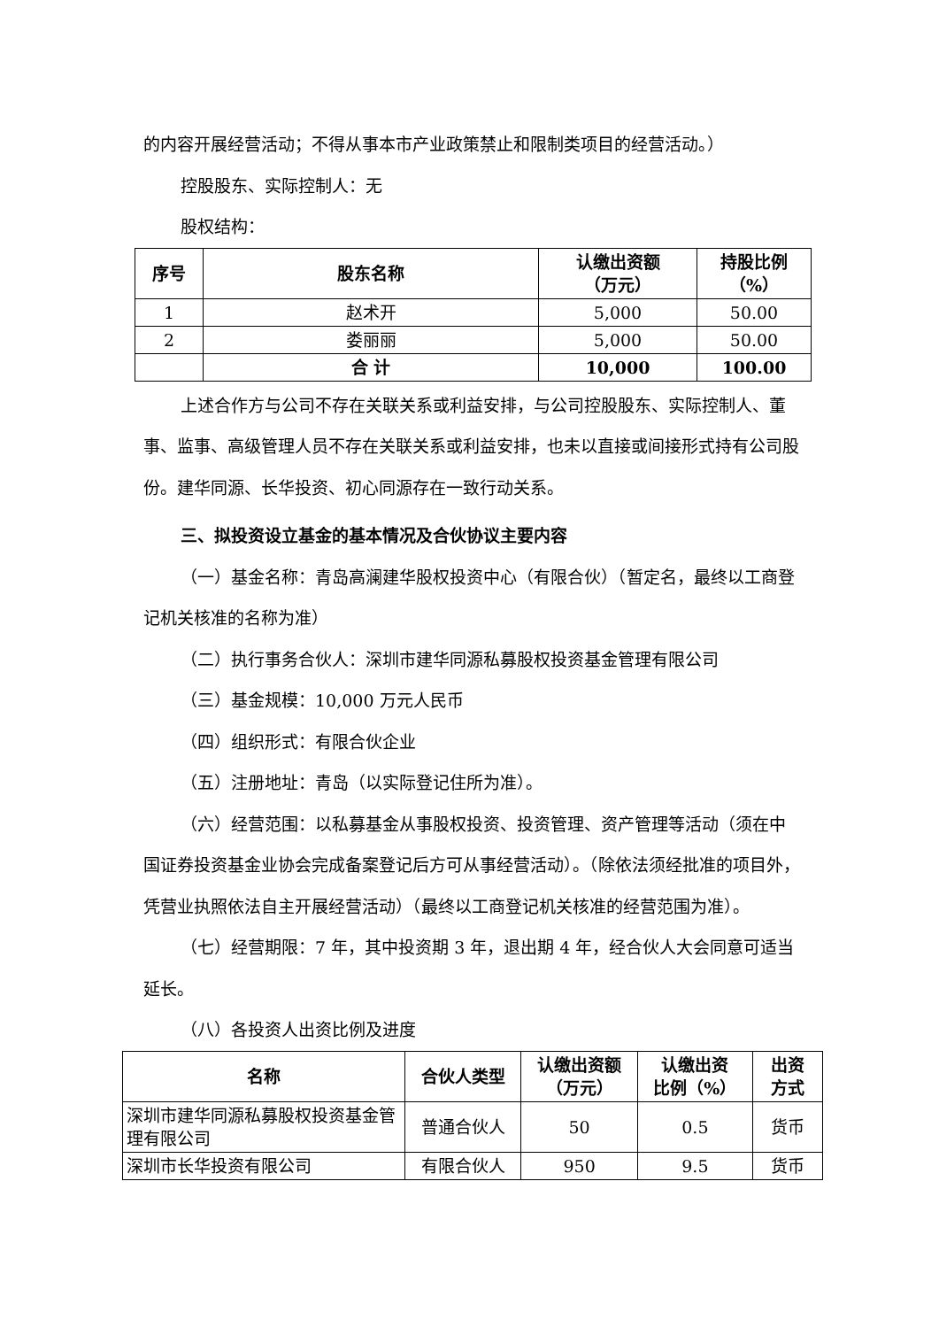的内容开展经营活动；不得从事本市产业政策禁止和限制类项目的经营活动。）
控股股东、实际控制人：无
股权结构：
| 序号 | 股东名称 | 认缴出资额 （万元） | 持股比例 （%） |
| --- | --- | --- | --- |
| 1 | 赵术开 | 5,000 | 50.00 |
| 2 | 娄丽丽 | 5,000 | 50.00 |
| | 合 计 | 10,000 | 100.00 |
上述合作方与公司不存在关联关系或利益安排，与公司控股股东、实际控制人、董事、监事、高级管理人员不存在关联关系或利益安排，也未以直接或间接形式持有公司股份。建华同源、长华投资、初心同源存在一致行动关系。
三、拟投资设立基金的基本情况及合伙协议主要内容
（一）基金名称：青岛高澜建华股权投资中心（有限合伙）（暂定名，最终以工商登记机关核准的名称为准）
（二）执行事务合伙人：深圳市建华同源私募股权投资基金管理有限公司
（三）基金规模：10,000 万元人民币
（四）组织形式：有限合伙企业
（五）注册地址：青岛（以实际登记住所为准）。
（六）经营范围：以私募基金从事股权投资、投资管理、资产管理等活动（须在中国证券投资基金业协会完成备案登记后方可从事经营活动）。（除依法须经批准的项目外，凭营业执照依法自主开展经营活动）（最终以工商登记机关核准的经营范围为准）。
（七）经营期限：7 年，其中投资期 3 年，退出期 4 年，经合伙人大会同意可适当延长。
（八）各投资人出资比例及进度
| 名称 | 合伙人类型 | 认缴出资额 （万元） | 认缴出资 比例（%） | 出资 方式 |
| --- | --- | --- | --- | --- |
| 深圳市建华同源私募股权投资基金管理有限公司 | 普通合伙人 | 50 | 0.5 | 货币 |
| 深圳市长华投资有限公司 | 有限合伙人 | 950 | 9.5 | 货币 |